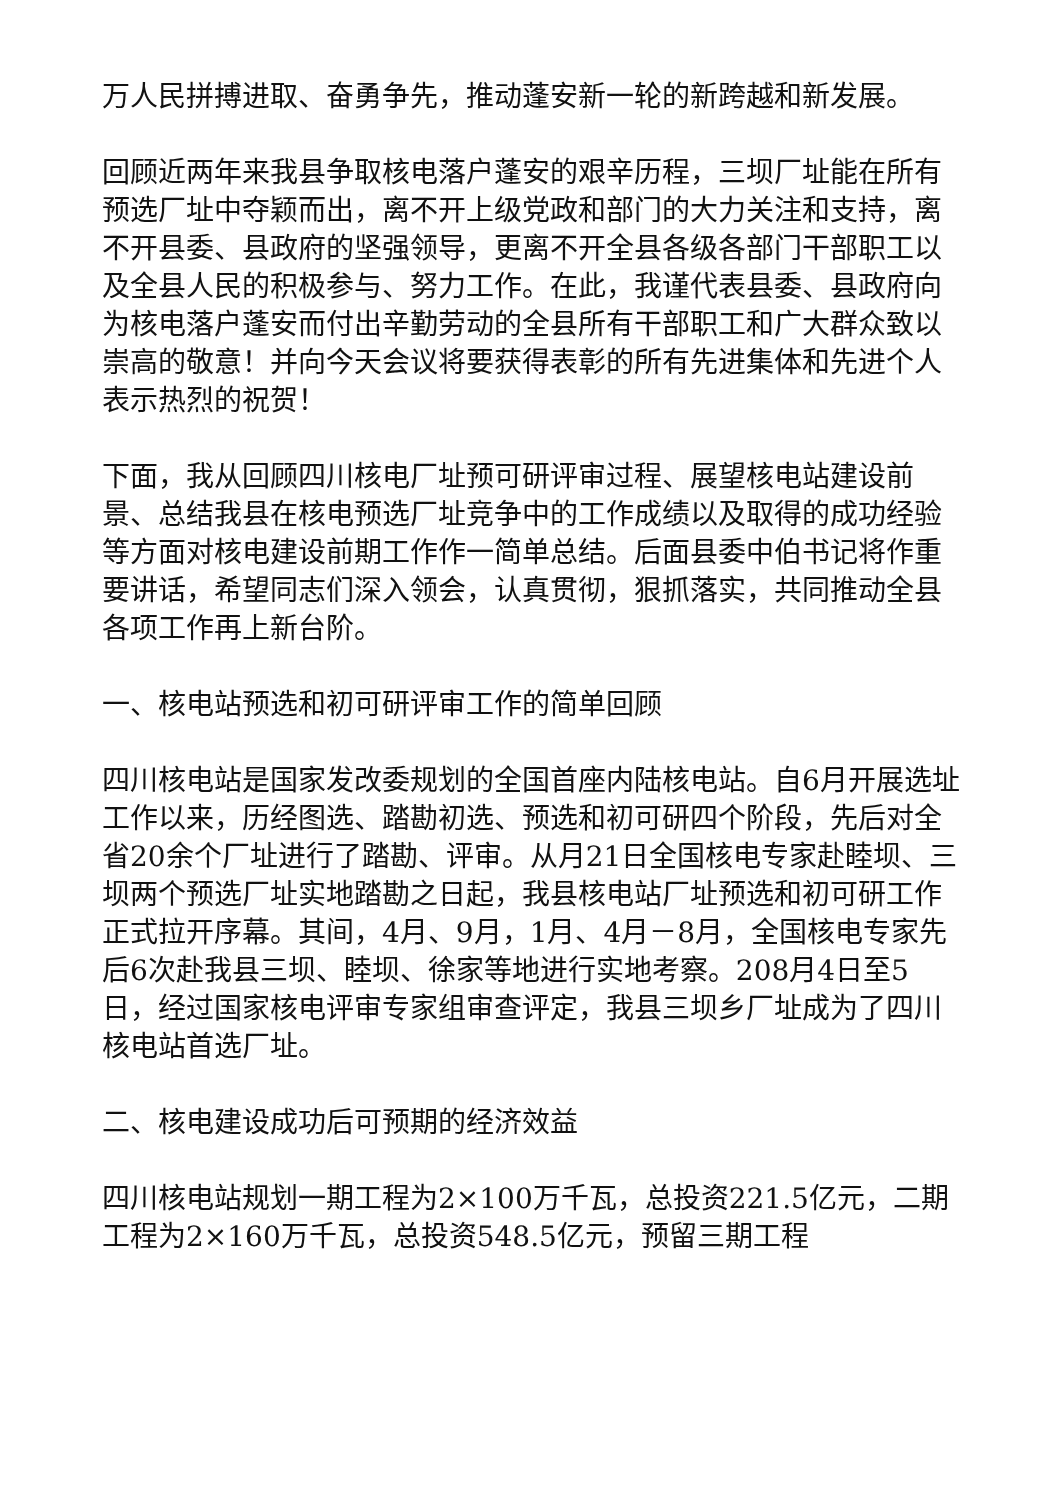万人民拼搏进取、奋勇争先，推动蓬安新一轮的新跨越和新发展。
回顾近两年来我县争取核电落户蓬安的艰辛历程，三坝厂址能在所有预选厂址中夺颖而出，离不开上级党政和部门的大力关注和支持，离不开县委、县政府的坚强领导，更离不开全县各级各部门干部职工以及全县人民的积极参与、努力工作。在此，我谨代表县委、县政府向为核电落户蓬安而付出辛勤劳动的全县所有干部职工和广大群众致以崇高的敬意！并向今天会议将要获得表彰的所有先进集体和先进个人表示热烈的祝贺！
下面，我从回顾四川核电厂址预可研评审过程、展望核电站建设前景、总结我县在核电预选厂址竞争中的工作成绩以及取得的成功经验等方面对核电建设前期工作作一简单总结。后面县委中伯书记将作重要讲话，希望同志们深入领会，认真贯彻，狠抓落实，共同推动全县各项工作再上新台阶。
一、核电站预选和初可研评审工作的简单回顾
四川核电站是国家发改委规划的全国首座内陆核电站。自6月开展选址工作以来，历经图选、踏勘初选、预选和初可研四个阶段，先后对全省20余个厂址进行了踏勘、评审。从月21日全国核电专家赴睦坝、三坝两个预选厂址实地踏勘之日起，我县核电站厂址预选和初可研工作正式拉开序幕。其间，4月、9月，1月、4月－8月，全国核电专家先后6次赴我县三坝、睦坝、徐家等地进行实地考察。208月4日至5日，经过国家核电评审专家组审查评定，我县三坝乡厂址成为了四川核电站首选厂址。
二、核电建设成功后可预期的经济效益
四川核电站规划一期工程为2×100万千瓦，总投资221.5亿元，二期工程为2×160万千瓦，总投资548.5亿元，预留三期工程